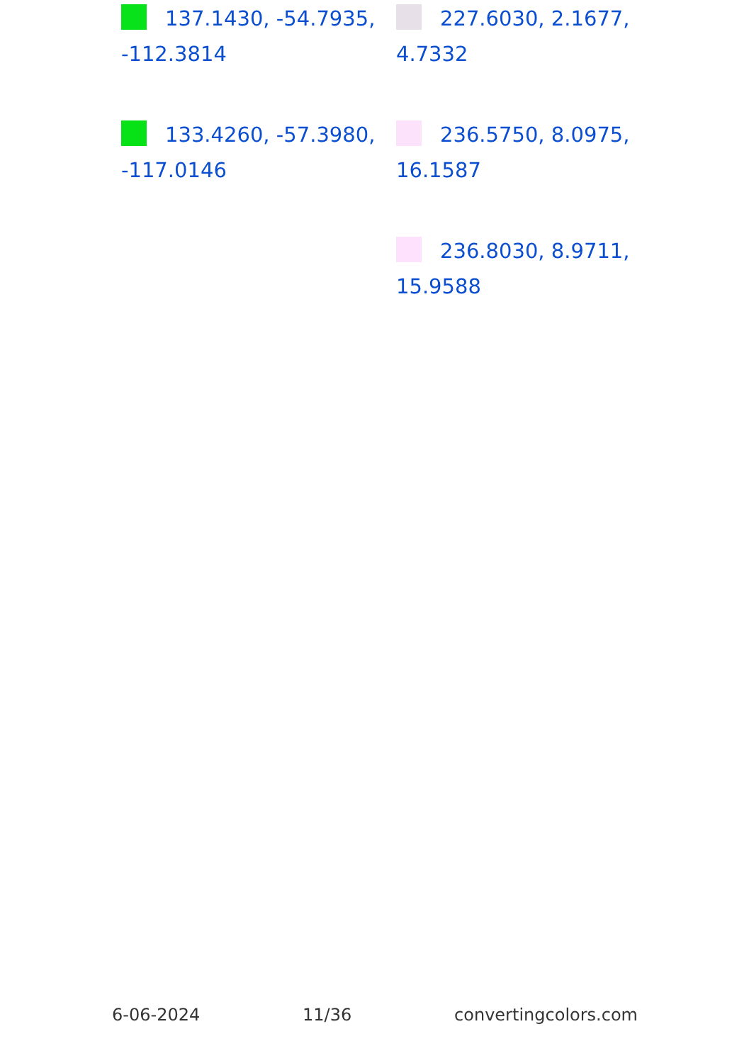137.1430, -54.7935, -112.3814
227.6030, 2.1677, 4.7332
133.4260, -57.3980, -117.0146
236.5750, 8.0975, 16.1587
236.8030, 8.9711, 15.9588
6-06-2024 11/36 convertingcolors.com